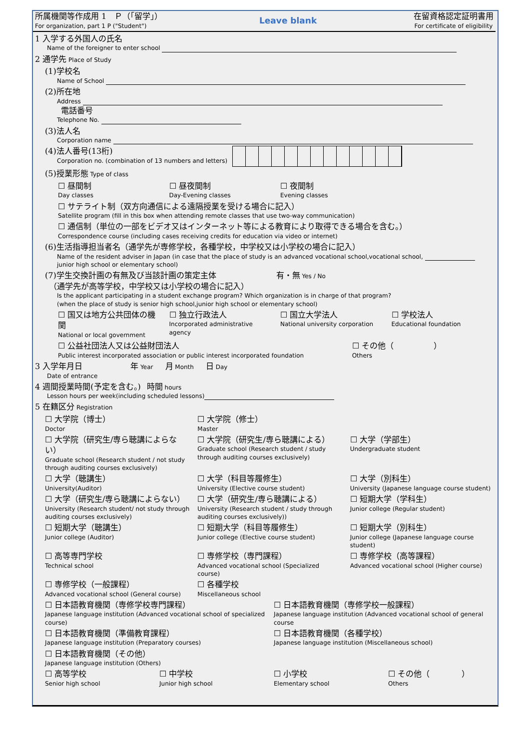所属機関等作成用 1　Ｐ（「留学」）
For organization, part 1 P ("Student")
Leave blank
在留資格認定証明書用
For certificate of eligibility
1 入学する外国人の氏名
Name of the foreigner to enter school
2 通学先 Place of Study
(1)学校名
　　Name of School
(2)所在地
　　Address
　　電話番号
　　Telephone No.
(3)法人名
　　Corporation name
(4)法人番号(13桁)
　　Corporation no. (combination of 13 numbers and letters)
(5)授業形態 Type of class
☐ 昼間制
Day classes
☐ 昼夜間制
Day-Evening classes
☐ 夜間制
Evening classes
☐ サテライト制（双方向通信による遠隔授業を受ける場合に記入）
Satellite program (fill in this box when attending remote classes that use two-way communication)
☐ 通信制（単位の一部をビデオ又はインターネット等による教育により取得できる場合を含む。）
Correspondence course (including cases receiving credits for education via video or internet)
(6)生活指導担当者名（通学先が専修学校，各種学校，中学校又は小学校の場合に記入）
　　Name of the resident adviser in Japan (in case that the place of study is an advanced vocational school,vocational school,
　　junior high school or elementary school)
(7)学生交換計画の有無及び当該計画の策定主体　　　　　　　　　　有・無 Yes / No
　（通学先が高等学校，中学校又は小学校の場合に記入）
　　Is the applicant participating in a student exchange program? Which organization is in charge of that program?
　　(when the place of study is senior high school,junior high school or elementary school)
☐ 国又は地方公共団体の機関
National or local government
☐ 独立行政法人
Incorporated administrative agency
☐ 国立大学法人
National university corporation
☐ 学校法人
Educational foundation
☐ 公益社団法人又は公益財団法人
Public interest incorporated association or public interest incorporated foundation
☐ その他（　　　　　）
Others
3 入学年月日　　　　　　　　年 Year　　月 Month　　日 Day
Date of entrance
4 週間授業時間(予定を含む。)　時間 hours
Lesson hours per week(including scheduled lessons)
5 在籍区分 Registration
☐ 大学院（博士）
Doctor
☐ 大学院（修士）
Master
☐ 大学院（研究生/専ら聴講によらない）
Graduate school (Research student / not study through auditing courses exclusively)
☐ 大学院（研究生/専ら聴講による）
Graduate school (Research student / study through auditing courses exclusively)
☐ 大学（学部生）
Undergraduate student
☐ 大学（聴講生）
University(Auditor)
☐ 大学（科目等履修生）
University (Elective course student)
☐ 大学（別科生）
University (Japanese language course student)
☐ 大学（研究生/専ら聴講によらない）
University (Research student/ not study through auditing courses exclusively)
☐ 大学（研究生/専ら聴講による）
University (Research student / study through auditing courses exclusively))
☐ 短期大学（学科生）
Junior college (Regular student)
☐ 短期大学（聴講生）
Junior college (Auditor)
☐ 短期大学（科目等履修生）
Junior college (Elective course student)
☐ 短期大学（別科生）
Junior college (Japanese language course student)
☐ 高等専門学校
Technical school
☐ 専修学校（専門課程）
Advanced vocational school (Specialized course)
☐ 専修学校（高等課程）
Advanced vocational school (Higher course)
☐ 専修学校（一般課程）
Advanced vocational school (General course)
☐ 各種学校
Miscellaneous school
☐ 日本語教育機関（専修学校専門課程）
Japanese language institution (Advanced vocational school of specialized course)
☐ 日本語教育機関（専修学校一般課程）
Japanese language institution (Advanced vocational school of general course
☐ 日本語教育機関（準備教育課程）
Japanese language institution (Preparatory courses)
☐ 日本語教育機関（各種学校）
Japanese language institution (Miscellaneous school)
☐ 日本語教育機関（その他）
Japanese language institution (Others)
☐ 高等学校
Senior high school
☐ 中学校
Junior high school
☐ 小学校
Elementary school
☐ その他（　　　　）
Others